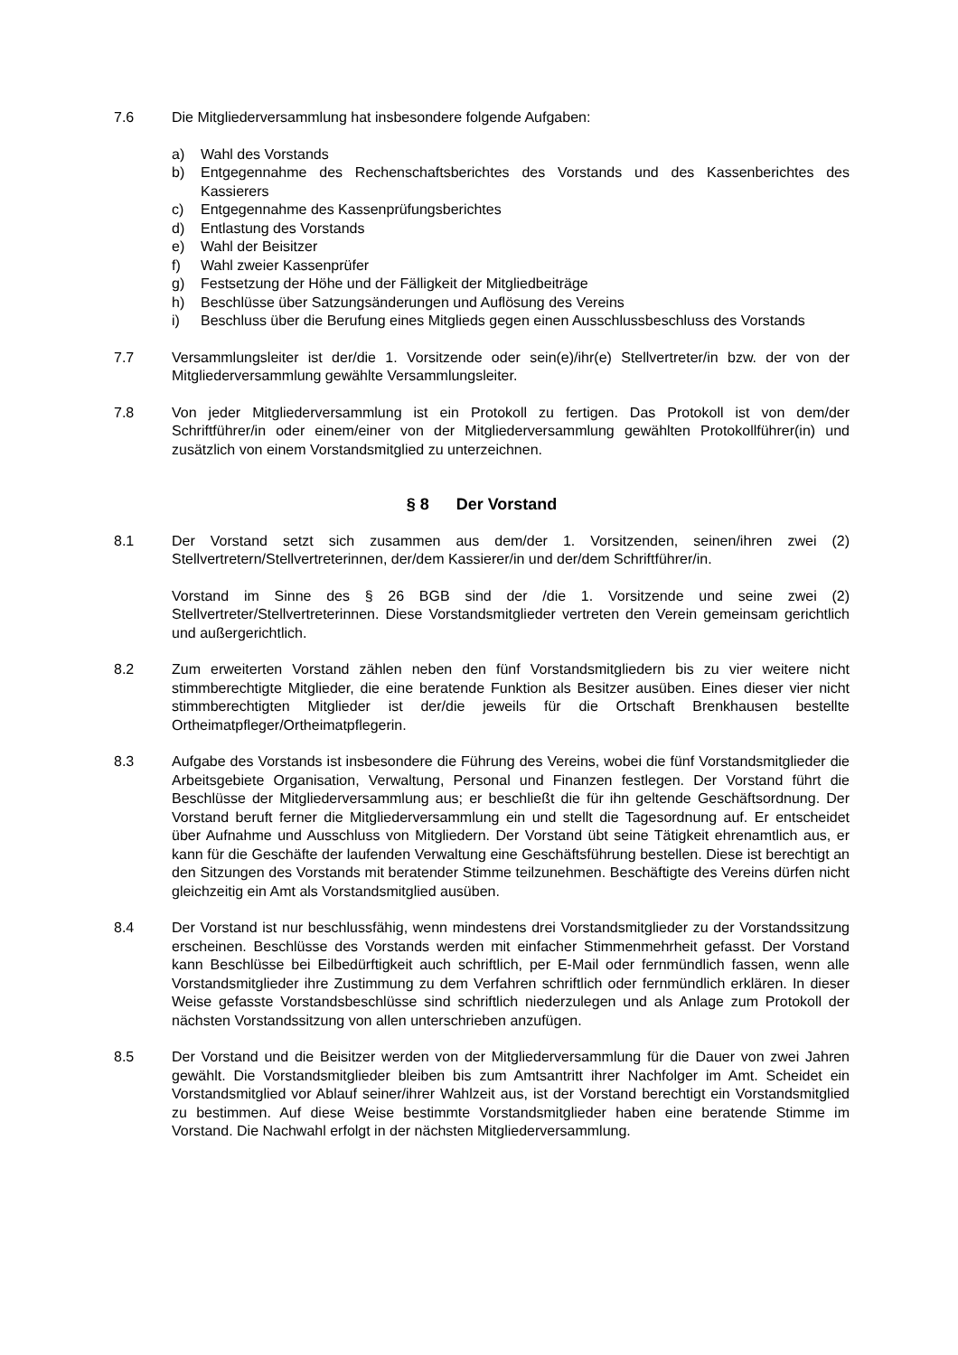7.6 Die Mitgliederversammlung hat insbesondere folgende Aufgaben:
a) Wahl des Vorstands
b) Entgegennahme des Rechenschaftsberichtes des Vorstands und des Kassenberichtes des Kassierers
c) Entgegennahme des Kassenprüfungsberichtes
d) Entlastung des Vorstands
e) Wahl der Beisitzer
f) Wahl zweier Kassenprüfer
g) Festsetzung der Höhe und der Fälligkeit der Mitgliedbeiträge
h) Beschlüsse über Satzungsänderungen und Auflösung des Vereins
i) Beschluss über die Berufung eines Mitglieds gegen einen Ausschlussbeschluss des Vorstands
7.7 Versammlungsleiter ist der/die 1. Vorsitzende oder sein(e)/ihr(e) Stellvertreter/in bzw. der von der Mitgliederversammlung gewählte Versammlungsleiter.
7.8 Von jeder Mitgliederversammlung ist ein Protokoll zu fertigen. Das Protokoll ist von dem/der Schriftführer/in oder einem/einer von der Mitgliederversammlung gewählten Protokollführer(in) und zusätzlich von einem Vorstandsmitglied zu unterzeichnen.
§ 8 Der Vorstand
8.1 Der Vorstand setzt sich zusammen aus dem/der 1. Vorsitzenden, seinen/ihren zwei (2) Stellvertretern/Stellvertreterinnen, der/dem Kassierer/in und der/dem Schriftführer/in.
Vorstand im Sinne des § 26 BGB sind der /die 1. Vorsitzende und seine zwei (2) Stellvertreter/Stellvertreterinnen. Diese Vorstandsmitglieder vertreten den Verein gemeinsam gerichtlich und außergerichtlich.
8.2 Zum erweiterten Vorstand zählen neben den fünf Vorstandsmitgliedern bis zu vier weitere nicht stimmberechtigte Mitglieder, die eine beratende Funktion als Besitzer ausüben. Eines dieser vier nicht stimmberechtigten Mitglieder ist der/die jeweils für die Ortschaft Brenkhausen bestellte Ortheimatpfleger/Ortheimatpflegerin.
8.3 Aufgabe des Vorstands ist insbesondere die Führung des Vereins, wobei die fünf Vorstandsmitglieder die Arbeitsgebiete Organisation, Verwaltung, Personal und Finanzen festlegen. Der Vorstand führt die Beschlüsse der Mitgliederversammlung aus; er beschließt die für ihn geltende Geschäftsordnung. Der Vorstand beruft ferner die Mitgliederversammlung ein und stellt die Tagesordnung auf. Er entscheidet über Aufnahme und Ausschluss von Mitgliedern. Der Vorstand übt seine Tätigkeit ehrenamtlich aus, er kann für die Geschäfte der laufenden Verwaltung eine Geschäftsführung bestellen. Diese ist berechtigt an den Sitzungen des Vorstands mit beratender Stimme teilzunehmen. Beschäftigte des Vereins dürfen nicht gleichzeitig ein Amt als Vorstandsmitglied ausüben.
8.4 Der Vorstand ist nur beschlussfähig, wenn mindestens drei Vorstandsmitglieder zu der Vorstandssitzung erscheinen. Beschlüsse des Vorstands werden mit einfacher Stimmenmehrheit gefasst. Der Vorstand kann Beschlüsse bei Eilbedürftigkeit auch schriftlich, per E-Mail oder fernmündlich fassen, wenn alle Vorstandsmitglieder ihre Zustimmung zu dem Verfahren schriftlich oder fernmündlich erklären. In dieser Weise gefasste Vorstandsbeschlüsse sind schriftlich niederzulegen und als Anlage zum Protokoll der nächsten Vorstandssitzung von allen unterschrieben anzufügen.
8.5 Der Vorstand und die Beisitzer werden von der Mitgliederversammlung für die Dauer von zwei Jahren gewählt. Die Vorstandsmitglieder bleiben bis zum Amtsantritt ihrer Nachfolger im Amt. Scheidet ein Vorstandsmitglied vor Ablauf seiner/ihrer Wahlzeit aus, ist der Vorstand berechtigt ein Vorstandsmitglied zu bestimmen. Auf diese Weise bestimmte Vorstandsmitglieder haben eine beratende Stimme im Vorstand. Die Nachwahl erfolgt in der nächsten Mitgliederversammlung.